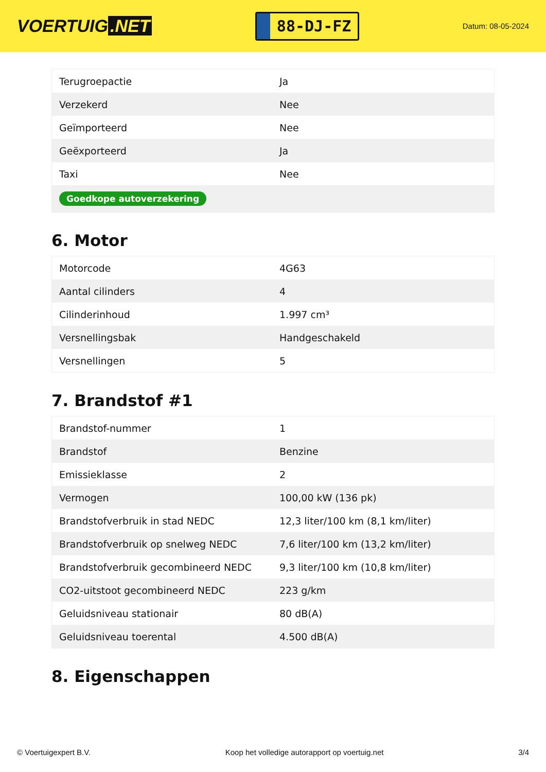VOERTUIG.NET
88-DJ-FZ
Datum: 08-05-2024
| Terugroepactie | Ja |
| Verzekerd | Nee |
| Geïmporteerd | Nee |
| Geëxporteerd | Ja |
| Taxi | Nee |
| Goedkope autoverzekering | |
6. Motor
| Motorcode | 4G63 |
| Aantal cilinders | 4 |
| Cilinderinhoud | 1.997 cm³ |
| Versnellingsbak | Handgeschakeld |
| Versnellingen | 5 |
7. Brandstof #1
| Brandstof-nummer | 1 |
| Brandstof | Benzine |
| Emissieklasse | 2 |
| Vermogen | 100,00 kW (136 pk) |
| Brandstofverbruik in stad NEDC | 12,3 liter/100 km (8,1 km/liter) |
| Brandstofverbruik op snelweg NEDC | 7,6 liter/100 km (13,2 km/liter) |
| Brandstofverbruik gecombineerd NEDC | 9,3 liter/100 km (10,8 km/liter) |
| CO2-uitstoot gecombineerd NEDC | 223 g/km |
| Geluidsniveau stationair | 80 dB(A) |
| Geluidsniveau toerental | 4.500 dB(A) |
8. Eigenschappen
© Voertuigexpert B.V. Koop het volledige autorapport op voertuig.net 3/4